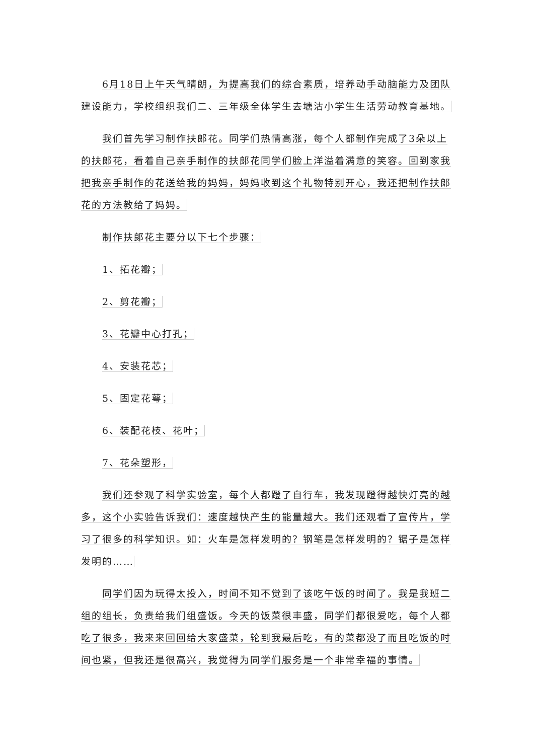6月18日上午天气晴朗，为提高我们的综合素质，培养动手动脑能力及团队建设能力，学校组织我们二、三年级全体学生去塘沽小学生生活劳动教育基地。
我们首先学习制作扶郎花。同学们热情高涨，每个人都制作完成了3朵以上的扶郎花，看着自己亲手制作的扶郎花同学们脸上洋溢着满意的笑容。回到家我把我亲手制作的花送给我的妈妈，妈妈收到这个礼物特别开心，我还把制作扶郎花的方法教给了妈妈。
制作扶郎花主要分以下七个步骤：
1、拓花瓣；
2、剪花瓣；
3、花瓣中心打孔；
4、安装花芯；
5、固定花萼；
6、装配花枝、花叶；
7、花朵塑形，
我们还参观了科学实验室，每个人都蹬了自行车，我发现蹬得越快灯亮的越多，这个小实验告诉我们：速度越快产生的能量越大。我们还观看了宣传片，学习了很多的科学知识。如：火车是怎样发明的？钢笔是怎样发明的？锯子是怎样发明的……
同学们因为玩得太投入，时间不知不觉到了该吃午饭的时间了。我是我班二组的组长，负责给我们组盛饭。今天的饭菜很丰盛，同学们都很爱吃，每个人都吃了很多，我来来回回给大家盛菜，轮到我最后吃，有的菜都没了而且吃饭的时间也紧，但我还是很高兴，我觉得为同学们服务是一个非常幸福的事情。